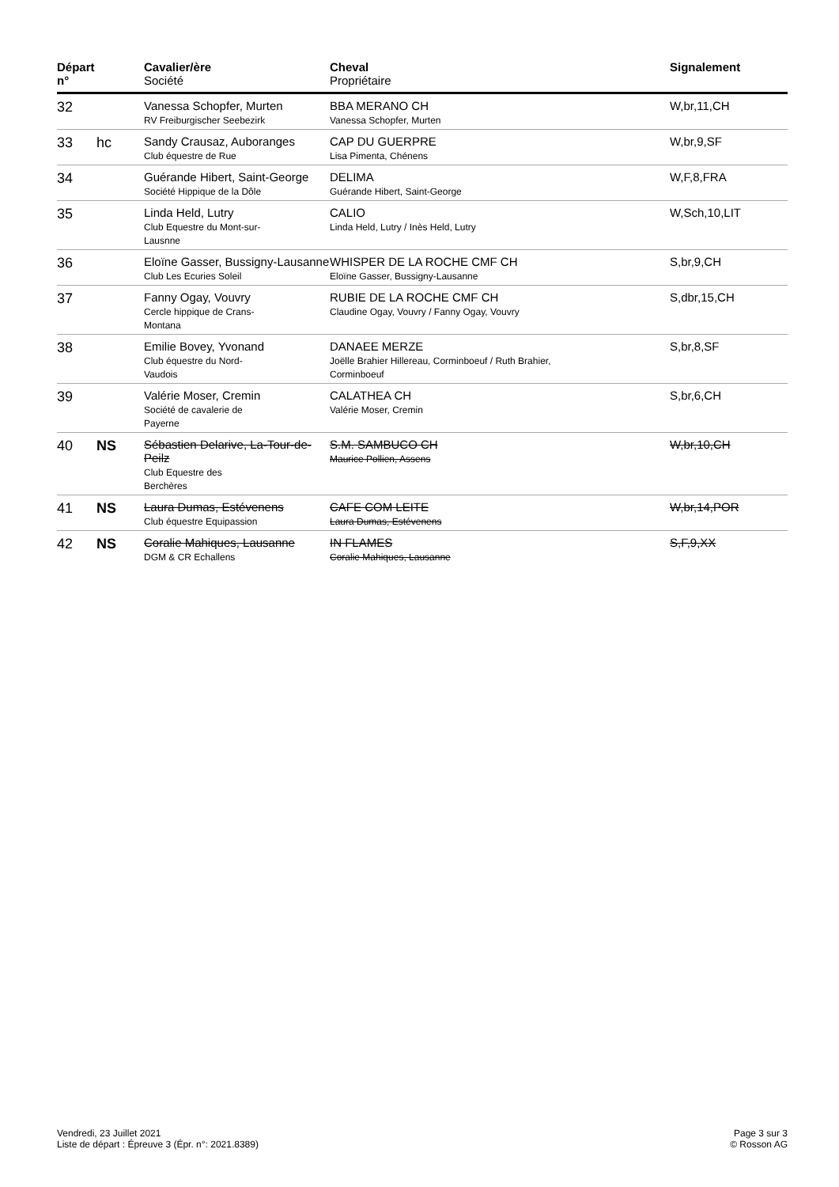| Départ n° | | Cavalier/ère Société | Cheval Propriétaire | Signalement |
| --- | --- | --- | --- | --- |
| 32 | | Vanessa Schopfer, Murten RV Freiburgischer Seebezirk | BBA MERANO CH Vanessa Schopfer, Murten | W,br,11,CH |
| 33 | hc | Sandy Crausaz, Auboranges Club équestre de Rue | CAP DU GUERPRE Lisa Pimenta, Chénens | W,br,9,SF |
| 34 | | Guérande Hibert, Saint-George Société Hippique de la Dôle | DELIMA Guérande Hibert, Saint-George | W,F,8,FRA |
| 35 | | Linda Held, Lutry Club Equestre du Mont-sur- Lausnne | CALIO Linda Held, Lutry / Inès Held, Lutry | W,Sch,10,LIT |
| 36 | | Eloïne Gasser, Bussigny-Lausanne Club Les Ecuries Soleil | WHISPER DE LA ROCHE CMF CH Eloïne Gasser, Bussigny-Lausanne | S,br,9,CH |
| 37 | | Fanny Ogay, Vouvry Cercle hippique de Crans- Montana | RUBIE DE LA ROCHE CMF CH Claudine Ogay, Vouvry / Fanny Ogay, Vouvry | S,dbr,15,CH |
| 38 | | Emilie Bovey, Yvonand Club équestre du Nord- Vaudois | DANAEE MERZE Joëlle Brahier Hillereau, Corminboeuf / Ruth Brahier, Corminboeuf | S,br,8,SF |
| 39 | | Valérie Moser, Cremin Société de cavalerie de Payerne | CALATHEA CH Valérie Moser, Cremin | S,br,6,CH |
| 40 | NS | Sébastien Delarive, La-Tour-de-Peilz Club Equestre des Berchères | S.M. SAMBUCO CH Maurice Pollien, Assens | W,br,10,CH |
| 41 | NS | Laura Dumas, Estévenens Club équestre Equipassion | CAFE COM LEITE Laura Dumas, Estévenens | W,br,14,POR |
| 42 | NS | Coralie Mahiques, Lausanne DGM & CR Echallens | IN FLAMES Coralie Mahiques, Lausanne | S,F,9,XX |
Vendredi, 23 Juillet 2021
Liste de départ : Épreuve 3 (Épr. n°: 2021.8389)
Page 3 sur 3
© Rosson AG